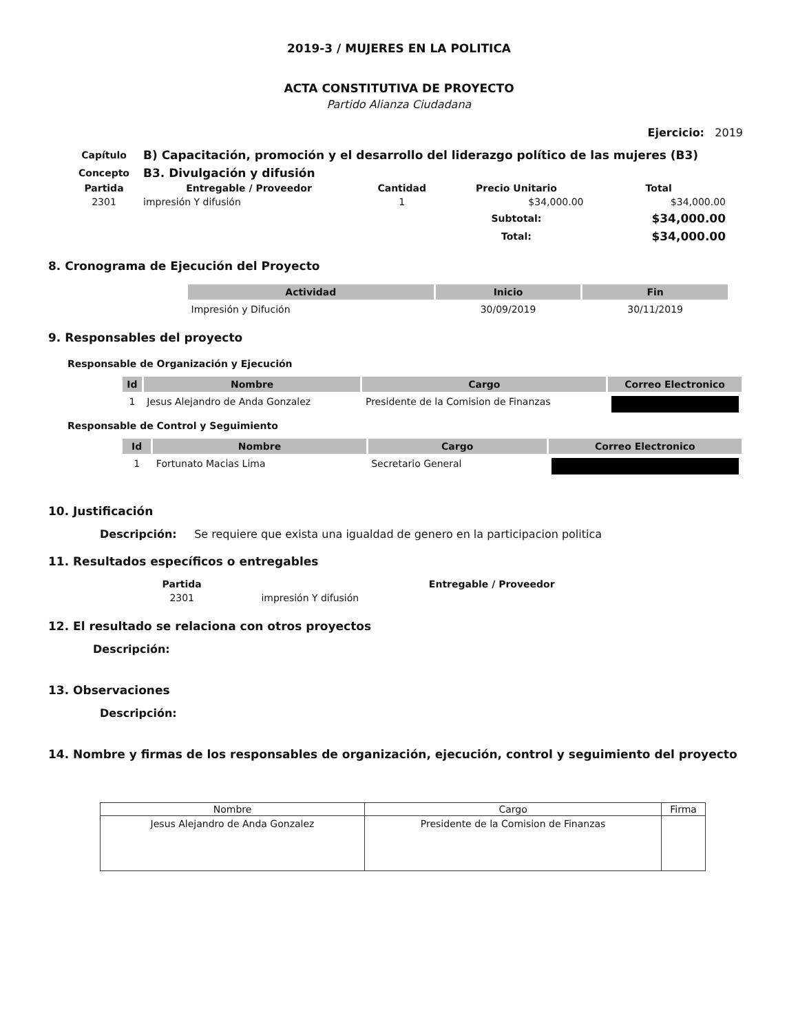2019-3 / MUJERES EN LA POLITICA
ACTA CONSTITUTIVA DE PROYECTO
Partido Alianza Ciudadana
Ejercicio: 2019
| Capítulo | B) Capacitación, promoción y el desarrollo del liderazgo político de las mujeres (B3) | | | |
| Concepto | B3. Divulgación y difusión | | | |
| Partida | Entregable / Proveedor | Cantidad | Precio Unitario | Total |
| 2301 | impresión Y difusión | 1 | $34,000.00 | $34,000.00 |
| | | | Subtotal: | $34,000.00 |
| | | | Total: | $34,000.00 |
8. Cronograma de Ejecución del Proyecto
| Actividad | Inicio | Fin |
| --- | --- | --- |
| Impresión y Difución | 30/09/2019 | 30/11/2019 |
9. Responsables del proyecto
Responsable de Organización y Ejecución
| Id | Nombre | Cargo | Correo Electronico |
| --- | --- | --- | --- |
| 1 | Jesus Alejandro de Anda Gonzalez | Presidente de la Comision de Finanzas | |
Responsable de Control y Seguimiento
| Id | Nombre | Cargo | Correo Electronico |
| --- | --- | --- | --- |
| 1 | Fortunato Macias Lima | Secretario General | |
10. Justificación
Descripción: Se requiere que exista una igualdad de genero en la participacion politica
11. Resultados específicos o entregables
| Partida | Entregable / Proveedor |
| --- | --- |
| 2301 | impresión Y difusión |
12. El resultado se relaciona con otros proyectos
Descripción:
13. Observaciones
Descripción:
14. Nombre y firmas de los responsables de organización, ejecución, control y seguimiento del proyecto
| Nombre | Cargo | Firma |
| --- | --- | --- |
| Jesus Alejandro de Anda Gonzalez | Presidente de la Comision de Finanzas | |